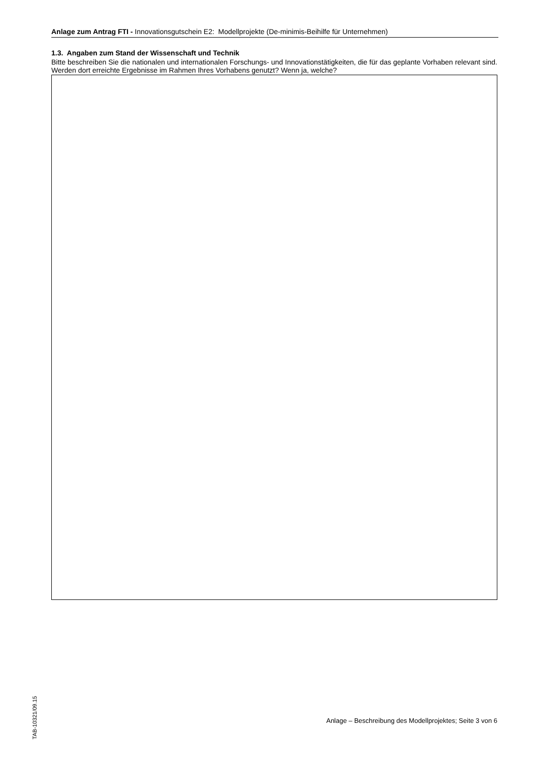Anlage zum Antrag FTI - Innovationsgutschein E2: Modellprojekte (De-minimis-Beihilfe für Unternehmen)
1.3. Angaben zum Stand der Wissenschaft und Technik
Bitte beschreiben Sie die nationalen und internationalen Forschungs- und Innovationstätigkeiten, die für das geplante Vorhaben relevant sind. Werden dort erreichte Ergebnisse im Rahmen Ihres Vorhabens genutzt? Wenn ja, welche?
TAB-10321/09.15
Anlage – Beschreibung des Modellprojektes; Seite 3 von 6